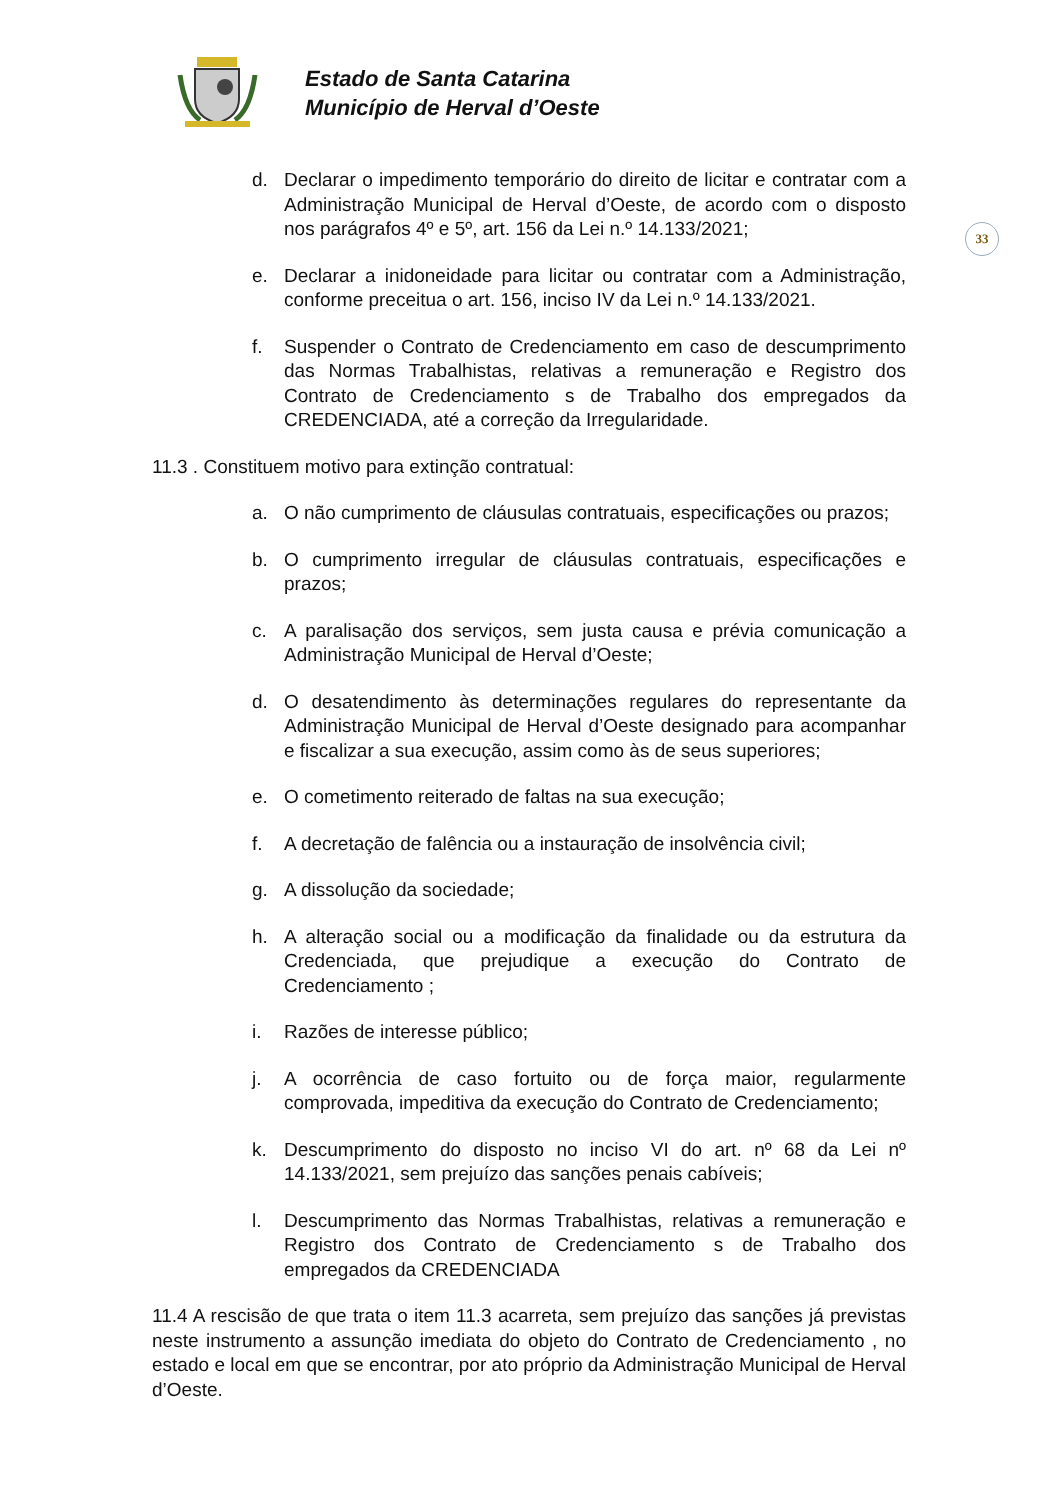Estado de Santa Catarina
Município de Herval d’Oeste
33
d. Declarar o impedimento temporário do direito de licitar e contratar com a Administração Municipal de Herval d’Oeste, de acordo com o disposto nos parágrafos 4º e 5º, art. 156 da Lei n.º 14.133/2021;
e. Declarar a inidoneidade para licitar ou contratar com a Administração, conforme preceitua o art. 156, inciso IV da Lei n.º 14.133/2021.
f. Suspender o Contrato de Credenciamento em caso de descumprimento das Normas Trabalhistas, relativas a remuneração e Registro dos Contrato de Credenciamento s de Trabalho dos empregados da CREDENCIADA, até a correção da Irregularidade.
11.3 . Constituem motivo para extinção contratual:
a. O não cumprimento de cláusulas contratuais, especificações ou prazos;
b. O cumprimento irregular de cláusulas contratuais, especificações e prazos;
c. A paralisação dos serviços, sem justa causa e prévia comunicação a Administração Municipal de Herval d’Oeste;
d. O desatendimento às determinações regulares do representante da Administração Municipal de Herval d’Oeste designado para acompanhar e fiscalizar a sua execução, assim como às de seus superiores;
e. O cometimento reiterado de faltas na sua execução;
f. A decretação de falência ou a instauração de insolvência civil;
g. A dissolução da sociedade;
h. A alteração social ou a modificação da finalidade ou da estrutura da Credenciada, que prejudique a execução do Contrato de Credenciamento ;
i. Razões de interesse público;
j. A ocorrência de caso fortuito ou de força maior, regularmente comprovada, impeditiva da execução do Contrato de Credenciamento;
k. Descumprimento do disposto no inciso VI do art. nº 68 da Lei nº 14.133/2021, sem prejuízo das sanções penais cabíveis;
l. Descumprimento das Normas Trabalhistas, relativas a remuneração e Registro dos Contrato de Credenciamento s de Trabalho dos empregados da CREDENCIADA
11.4 A rescisão de que trata o item 11.3 acarreta, sem prejuízo das sanções já previstas neste instrumento a assunção imediata do objeto do Contrato de Credenciamento , no estado e local em que se encontrar, por ato próprio da Administração Municipal de Herval d’Oeste.